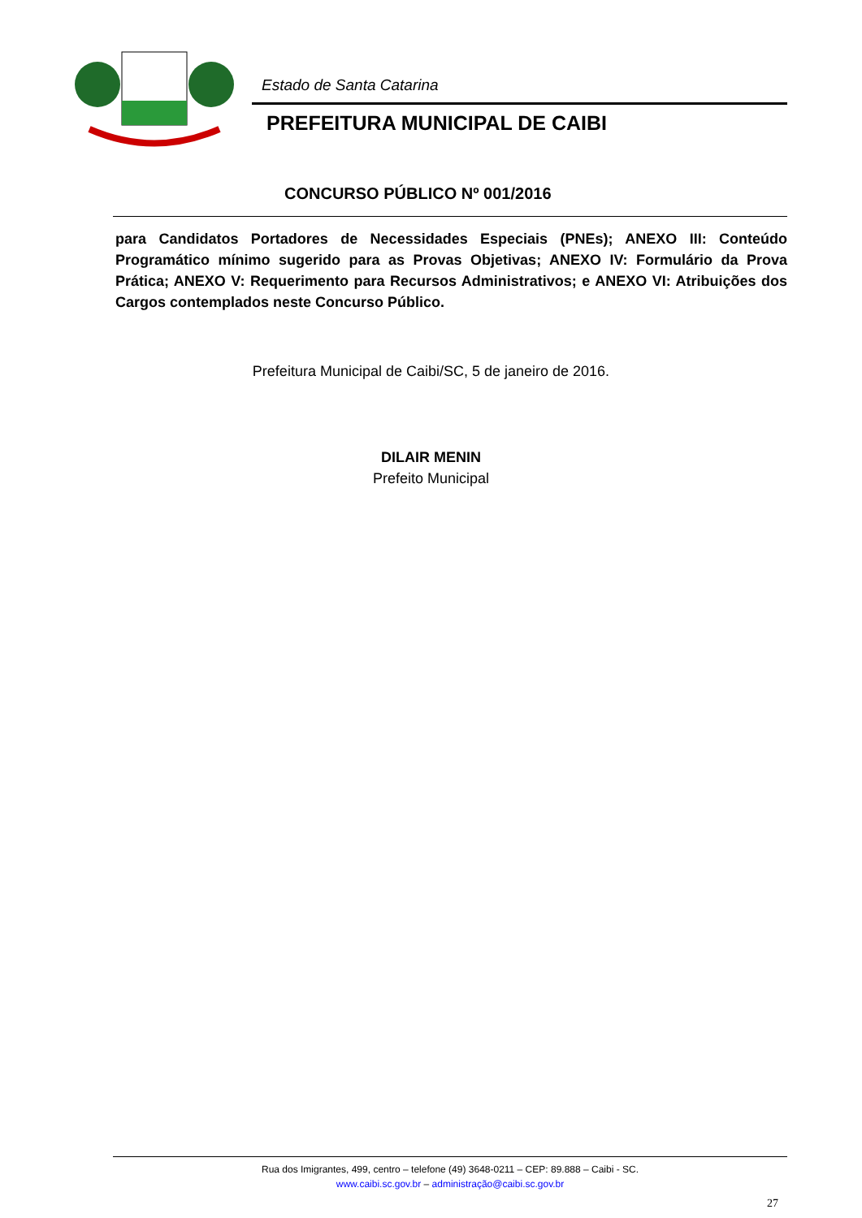Estado de Santa Catarina
PREFEITURA MUNICIPAL DE CAIBI
CONCURSO PÚBLICO Nº 001/2016
para Candidatos Portadores de Necessidades Especiais (PNEs); ANEXO III: Conteúdo Programático mínimo sugerido para as Provas Objetivas; ANEXO IV: Formulário da Prova Prática; ANEXO V: Requerimento para Recursos Administrativos; e ANEXO VI: Atribuições dos Cargos contemplados neste Concurso Público.
Prefeitura Municipal de Caibi/SC, 5 de janeiro de 2016.
DILAIR MENIN
Prefeito Municipal
Rua dos Imigrantes, 499, centro – telefone (49) 3648-0211 – CEP: 89.888 – Caibi - SC.
www.caibi.sc.gov.br – administração@caibi.sc.gov.br
27